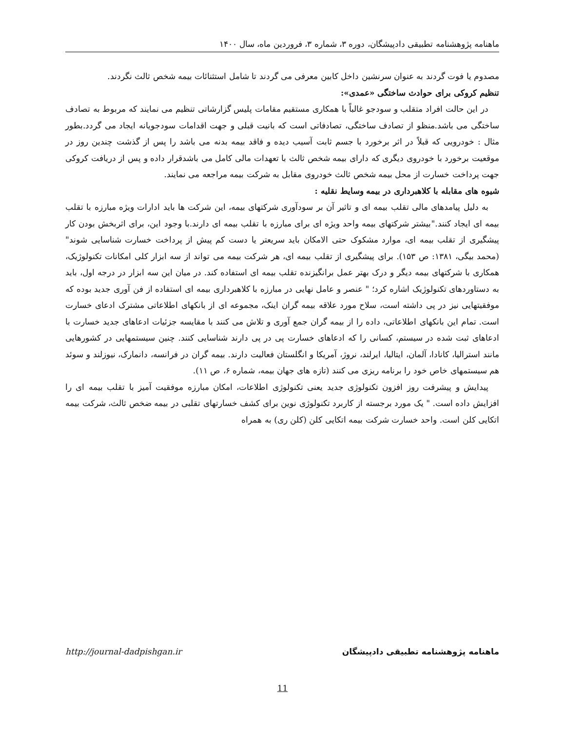ماهنامه پژوهشنامه تطبیقی دادپیشگان، دوره ۳، شماره ۳، فروردین ماه، سال ۱۴۰۰
مصدوم یا فوت گردند به عنوان سرنشین داخل کابین معرفی می گردند تا شامل استثنائات بیمه شخص ثالث نگردند.
تنظیم کروکی برای حوادث ساختگی «عمدی»:
در این حالت افراد متقلب و سودجو غالباً با همکاری مستقیم مقامات پلیس گزارشاتی تنظیم می نمایند که مربوط به تصادف ساختگی می باشد.منظو از تصادف ساختگی، تصادفاتی است که بانیت قبلی و جهت اقدامات سودجویانه ایجاد می گردد.بطور مثال : خودرویی که قبلاً در اثر برخورد با جسم ثابت آسیب دیده و فاقد بیمه بدنه می باشد را پس از گذشت چندین روز در موقعیت برخورد با خودروی دیگری که دارای بیمه شخص ثالث با تعهدات مالی کامل می باشدقرار داده و پس از دریافت کروکی جهت پرداخت خسارت از محل بیمه شخص ثالث خودروی مقابل به شرکت بیمه مراجعه می نمایند.
شیوه های مقابله با کلاهبرداری در بیمه وسایط نقلیه :
به دلیل پیامدهای مالی تقلب بیمه ای و تاثیر آن بر سودآوری شرکتهای بیمه، این شرکت ها باید ادارات ویژه مبارزه با تقلب بیمه ای ایجاد کنند."بیشتر شرکتهای بیمه واحد ویژه ای برای مبارزه با تقلب بیمه ای دارند.با وجود این، برای اثربخش بودن کار پیشگیری از تقلب بیمه ای، موارد مشکوک حتی الامکان باید سریعتر یا دست کم پیش از پرداخت خسارت شناسایی شوند" (محمد بیگی، ۱۳۸۱: ص ۱۵۳). برای پیشگیری از تقلب بیمه ای، هر شرکت بیمه می تواند از سه ابزار کلی امکانات تکنولوژیک، همکاری با شرکتهای بیمه دیگر و درک بهتر عمل برانگیزنده تقلب بیمه ای استفاده کند. در میان این سه ابزار در درجه اول، باید به دستاوردهای تکنولوژیک اشاره کرد؛ " عنصر و عامل نهایی در مبارزه با کلاهبرداری بیمه ای استفاده از فن آوری جدید بوده که موفقیتهایی نیز در پی داشته است، سلاح مورد علاقه بیمه گران اینک، مجموعه ای از بانکهای اطلاعاتی مشترک ادعای خسارت است. تمام این بانکهای اطلاعاتی، داده را از بیمه گران جمع آوری و تلاش می کنند با مقایسه جزئیات ادعاهای جدید خسارت با ادعاهای ثبت شده در سیستم، کسانی را که ادعاهای خسارت پی در پی دارند شناسایی کنند. چنین سیستمهایی در کشورهایی مانند استرالیا، کانادا، آلمان، ایتالیا، ایرلند، نروژ، آمریکا و انگلستان فعالیت دارند. بیمه گران در فرانسه، دانمارک، نیوزلند و سوئد هم سیستمهای خاص خود را برنامه ریزی می کنند (تازه های جهان بیمه، شماره ۶، ص ۱۱).
پیدایش و پیشرفت روز افزون تکنولوژی جدید یعنی تکنولوژی اطلاعات، امکان مبارزه موفقیت آمیز با تقلب بیمه ای را افزایش داده است. " یک مورد برجسته از کاربرد تکنولوژی نوین برای کشف خسارتهای تقلبی در بیمه ضخص ثالث، شرکت بیمه اتکایی کلن است. واحد خسارت شرکت بیمه اتکایی کلن (کلن ری) به همراه
http://journal-dadpishgan.ir ماهنامه پژوهشنامه تطبیقی دادپیشگان
11